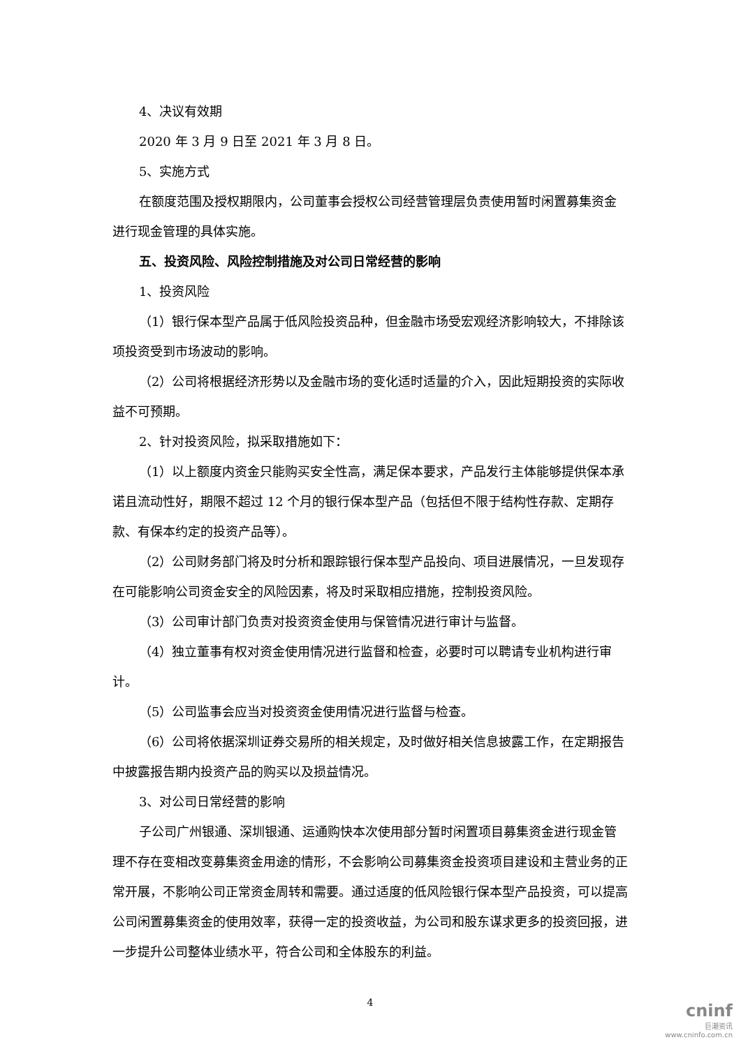4、决议有效期
2020 年 3 月 9 日至 2021 年 3 月 8 日。
5、实施方式
在额度范围及授权期限内，公司董事会授权公司经营管理层负责使用暂时闲置募集资金进行现金管理的具体实施。
五、投资风险、风险控制措施及对公司日常经营的影响
1、投资风险
（1）银行保本型产品属于低风险投资品种，但金融市场受宏观经济影响较大，不排除该项投资受到市场波动的影响。
（2）公司将根据经济形势以及金融市场的变化适时适量的介入，因此短期投资的实际收益不可预期。
2、针对投资风险，拟采取措施如下：
（1）以上额度内资金只能购买安全性高，满足保本要求，产品发行主体能够提供保本承诺且流动性好，期限不超过 12 个月的银行保本型产品（包括但不限于结构性存款、定期存款、有保本约定的投资产品等）。
（2）公司财务部门将及时分析和跟踪银行保本型产品投向、项目进展情况，一旦发现存在可能影响公司资金安全的风险因素，将及时采取相应措施，控制投资风险。
（3）公司审计部门负责对投资资金使用与保管情况进行审计与监督。
（4）独立董事有权对资金使用情况进行监督和检查，必要时可以聘请专业机构进行审计。
（5）公司监事会应当对投资资金使用情况进行监督与检查。
（6）公司将依据深圳证券交易所的相关规定，及时做好相关信息披露工作，在定期报告中披露报告期内投资产品的购买以及损益情况。
3、对公司日常经营的影响
子公司广州银通、深圳银通、运通购快本次使用部分暂时闲置项目募集资金进行现金管理不存在变相改变募集资金用途的情形，不会影响公司募集资金投资项目建设和主营业务的正常开展，不影响公司正常资金周转和需要。通过适度的低风险银行保本型产品投资，可以提高公司闲置募集资金的使用效率，获得一定的投资收益，为公司和股东谋求更多的投资回报，进一步提升公司整体业绩水平，符合公司和全体股东的利益。
4
cninf
巨潮资讯
www.cninfo.com.cn